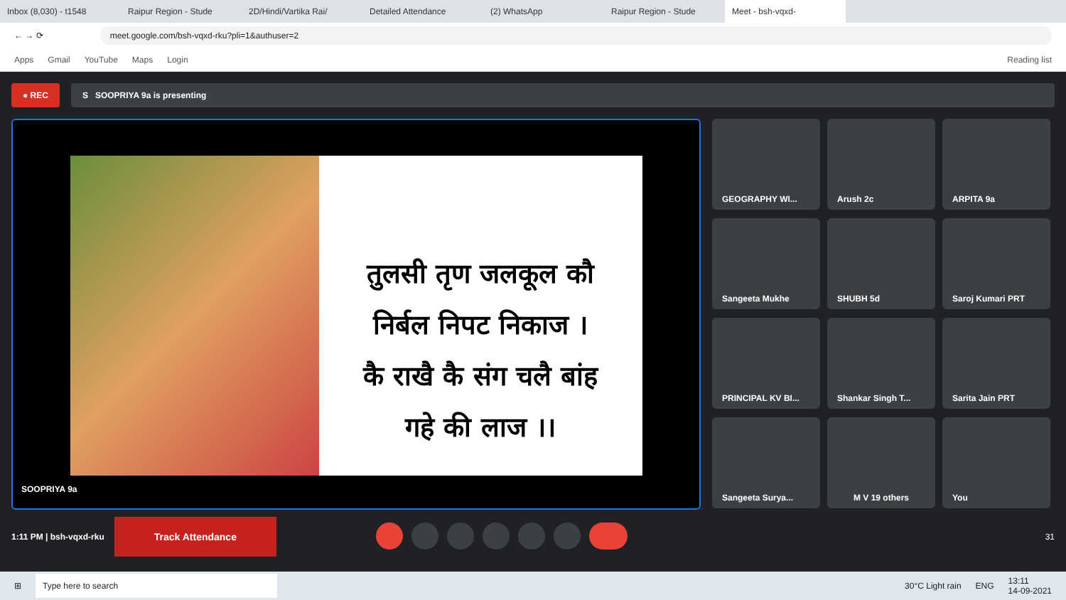Inbox (8,030) - t1548 Raipur Region - Stude 2D/Hindi/Vartika Rai/ Detailed Attendance (2) WhatsApp Raipur Region - Stude Meet - bsh-vqxd-
← → ⟳
meet.google.com/bsh-vqxd-rku?pli=1&authuser=2
Apps Gmail YouTube Maps Login Reading list
● REC S SOOPRIYA 9a is presenting
तुलसी तृण जलकूल कौ
निर्बल निपट निकाज ।
कै राखै कै संग चलै बांह
गहे की लाज ।।
SOOPRIYA 9a
GEOGRAPHY WI...
Arush 2c
ARPITA 9a
Sangeeta Mukhe
SHUBH 5d
Saroj Kumari PRT
PRINCIPAL KV BI...
Shankar Singh T...
Sarita Jain PRT
Sangeeta Surya...
M V 19 others
You
1:11 PM | bsh-vqxd-rku Track Attendance 31
⊞ Type here to search 30°C Light rain ENG 13:11
14-09-2021